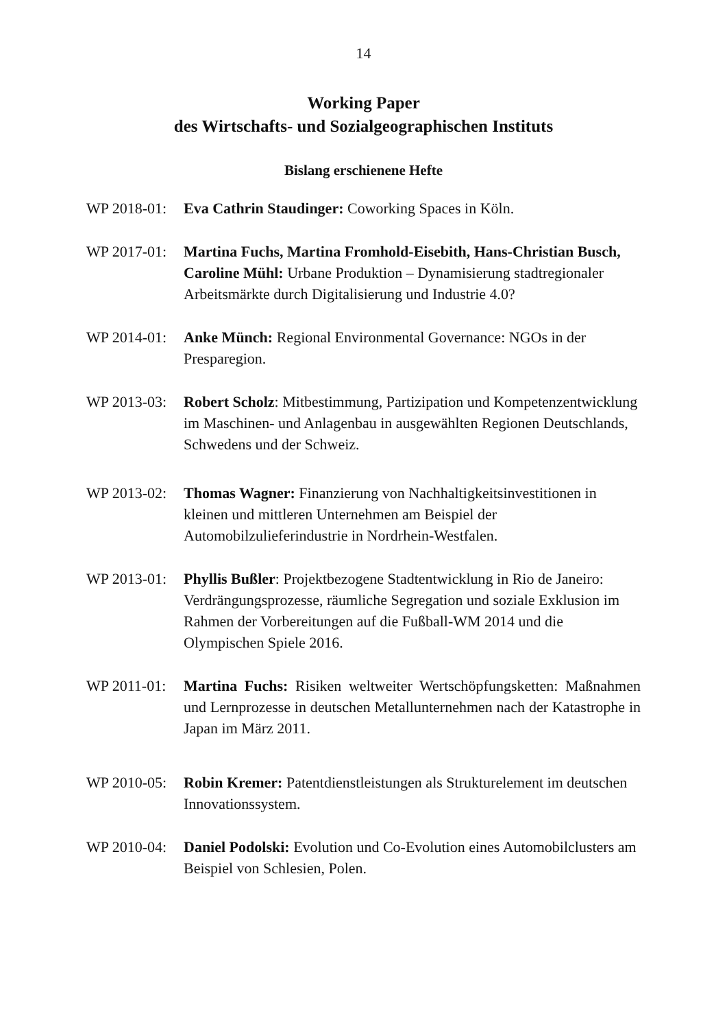14
Working Paper
des Wirtschafts- und Sozialgeographischen Instituts
Bislang erschienene Hefte
WP 2018-01: Eva Cathrin Staudinger: Coworking Spaces in Köln.
WP 2017-01: Martina Fuchs, Martina Fromhold-Eisebith, Hans-Christian Busch, Caroline Mühl: Urbane Produktion – Dynamisierung stadtregionaler Arbeitsmärkte durch Digitalisierung und Industrie 4.0?
WP 2014-01: Anke Münch: Regional Environmental Governance: NGOs in der Presparegion.
WP 2013-03: Robert Scholz: Mitbestimmung, Partizipation und Kompetenzentwicklung im Maschinen- und Anlagenbau in ausgewählten Regionen Deutschlands, Schwedens und der Schweiz.
WP 2013-02: Thomas Wagner: Finanzierung von Nachhaltigkeitsinvestitionen in kleinen und mittleren Unternehmen am Beispiel der Automobilzulieferindustrie in Nordrhein-Westfalen.
WP 2013-01: Phyllis Bußler: Projektbezogene Stadtentwicklung in Rio de Janeiro: Verdrängungsprozesse, räumliche Segregation und soziale Exklusion im Rahmen der Vorbereitungen auf die Fußball-WM 2014 und die Olympischen Spiele 2016.
WP 2011-01: Martina Fuchs: Risiken weltweiter Wertschöpfungsketten: Maßnahmen und Lernprozesse in deutschen Metallunternehmen nach der Katastrophe in Japan im März 2011.
WP 2010-05: Robin Kremer: Patentdienstleistungen als Strukturelement im deutschen Innovationssystem.
WP 2010-04: Daniel Podolski: Evolution und Co-Evolution eines Automobilclusters am Beispiel von Schlesien, Polen.